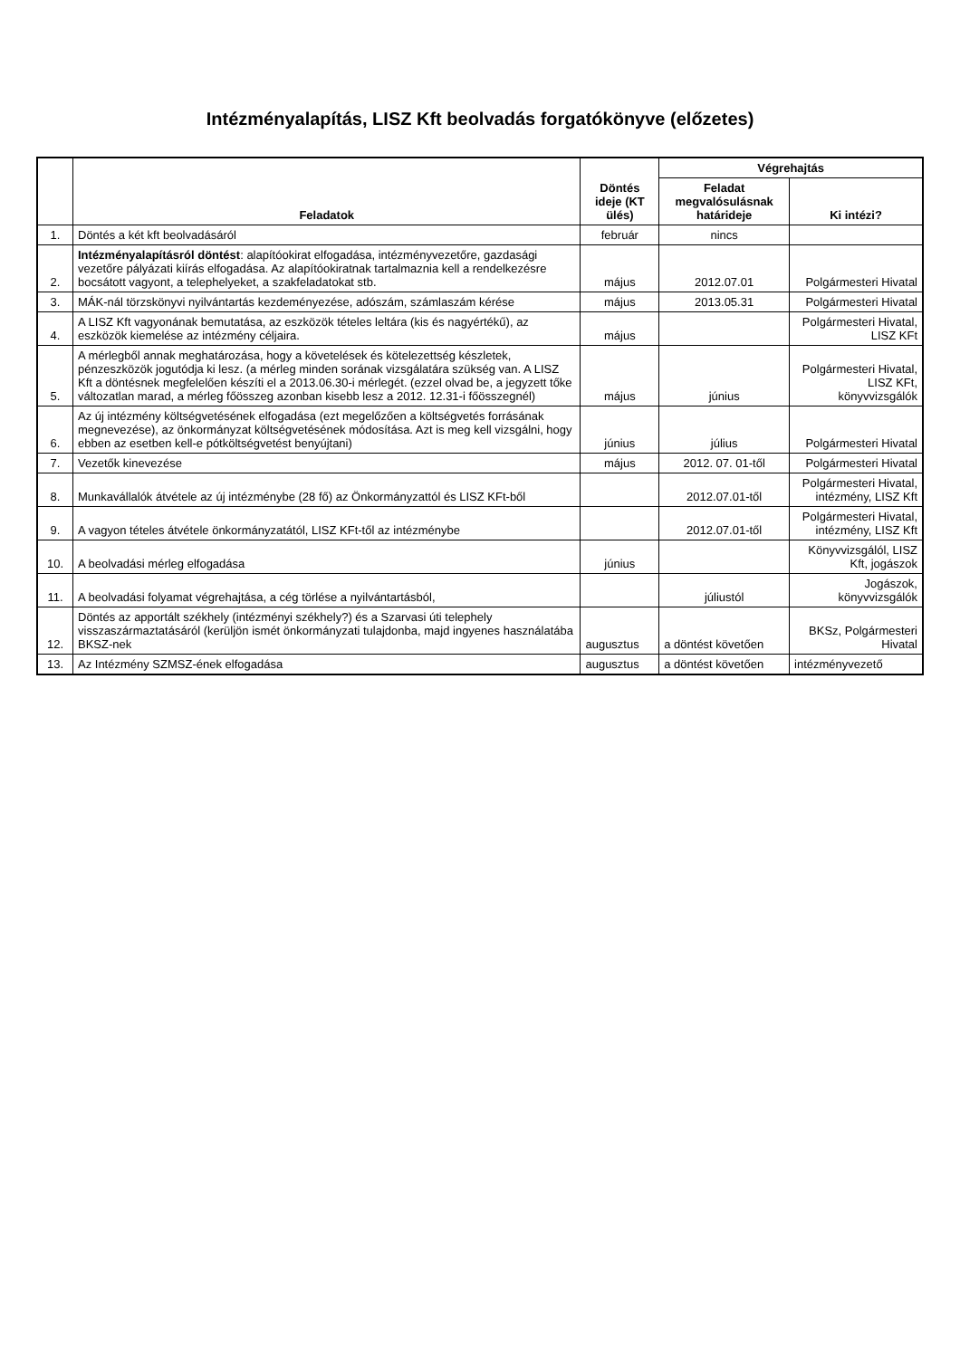Intézményalapítás, LISZ Kft beolvadás forgatókönyve (előzetes)
| | Feladatok | Döntés ideje (KT ülés) | Végrehajtás | |
| --- | --- | --- | --- | --- |
| | | | Feladat megvalósulásnak határideje | Ki intézi? |
| 1. | Döntés a két kft beolvadásáról | február | nincs | |
| 2. | Intézményalapításról döntést : alapítóokirat elfogadása, intézményvezetőre, gazdasági vezetőre pályázati kiírás elfogadása. Az alapítóokiratnak tartalmaznia kell a rendelkezésre bocsátott vagyont, a telephelyeket, a szakfeladatokat stb. | május | 2012.07.01 | Polgármesteri Hivatal |
| 3. | MÁK-nál törzskönyvi nyilvántartás kezdeményezése, adószám, számlaszám kérése | május | 2013.05.31 | Polgármesteri Hivatal |
| 4. | A LISZ Kft vagyonának bemutatása, az eszközök tételes leltára (kis és nagyértékű), az eszközök kiemelése az intézmény céljaira. | május | | Polgármesteri Hivatal, LISZ KFt |
| 5. | A mérlegből annak meghatározása, hogy a követelések és kötelezettség készletek, pénzeszközök jogutódja ki lesz. (a mérleg minden sorának vizsgálatára szükség van. A LISZ Kft a döntésnek megfelelően készíti el a 2013.06.30-i mérlegét. (ezzel olvad be, a jegyzett tőke változatlan marad, a mérleg főösszeg azonban kisebb lesz a 2012. 12.31-i főösszegnél) | május | június | Polgármesteri Hivatal, LISZ KFt, könyvvizsgálók |
| 6. | Az új intézmény költségvetésének elfogadása (ezt megelőzően a költségvetés forrásának megnevezése), az önkormányzat költségvetésének módosítása. Azt is meg kell vizsgálni, hogy ebben az esetben kell-e pótköltségvetést benyújtani) | június | július | Polgármesteri Hivatal |
| 7. | Vezetők kinevezése | május | 2012. 07. 01-től | Polgármesteri Hivatal |
| 8. | Munkavállalók átvétele az új intézménybe (28 fő) az Önkormányzattól és LISZ KFt-ből | | 2012.07.01-től | Polgármesteri Hivatal, intézmény, LISZ Kft |
| 9. | A vagyon tételes átvétele önkormányzatától, LISZ KFt-től az intézménybe | | 2012.07.01-től | Polgármesteri Hivatal, intézmény, LISZ Kft |
| 10. | A beolvadási mérleg elfogadása | június | | Könyvvizsgálól, LISZ Kft, jogászok |
| 11. | A beolvadási folyamat végrehajtása, a cég törlése a nyilvántartásból, | | júliustól | Jogászok, könyvvizsgálók |
| 12. | Döntés az apportált székhely (intézményi székhely?) és a Szarvasi úti telephely visszaszármaztatásáról (kerüljön ismét önkormányzati tulajdonba, majd ingyenes használatába BKSZ-nek | augusztus | a döntést követően | BKSz, Polgármesteri Hivatal |
| 13. | Az Intézmény SZMSZ-ének elfogadása | augusztus | a döntést követően | intézményvezető |